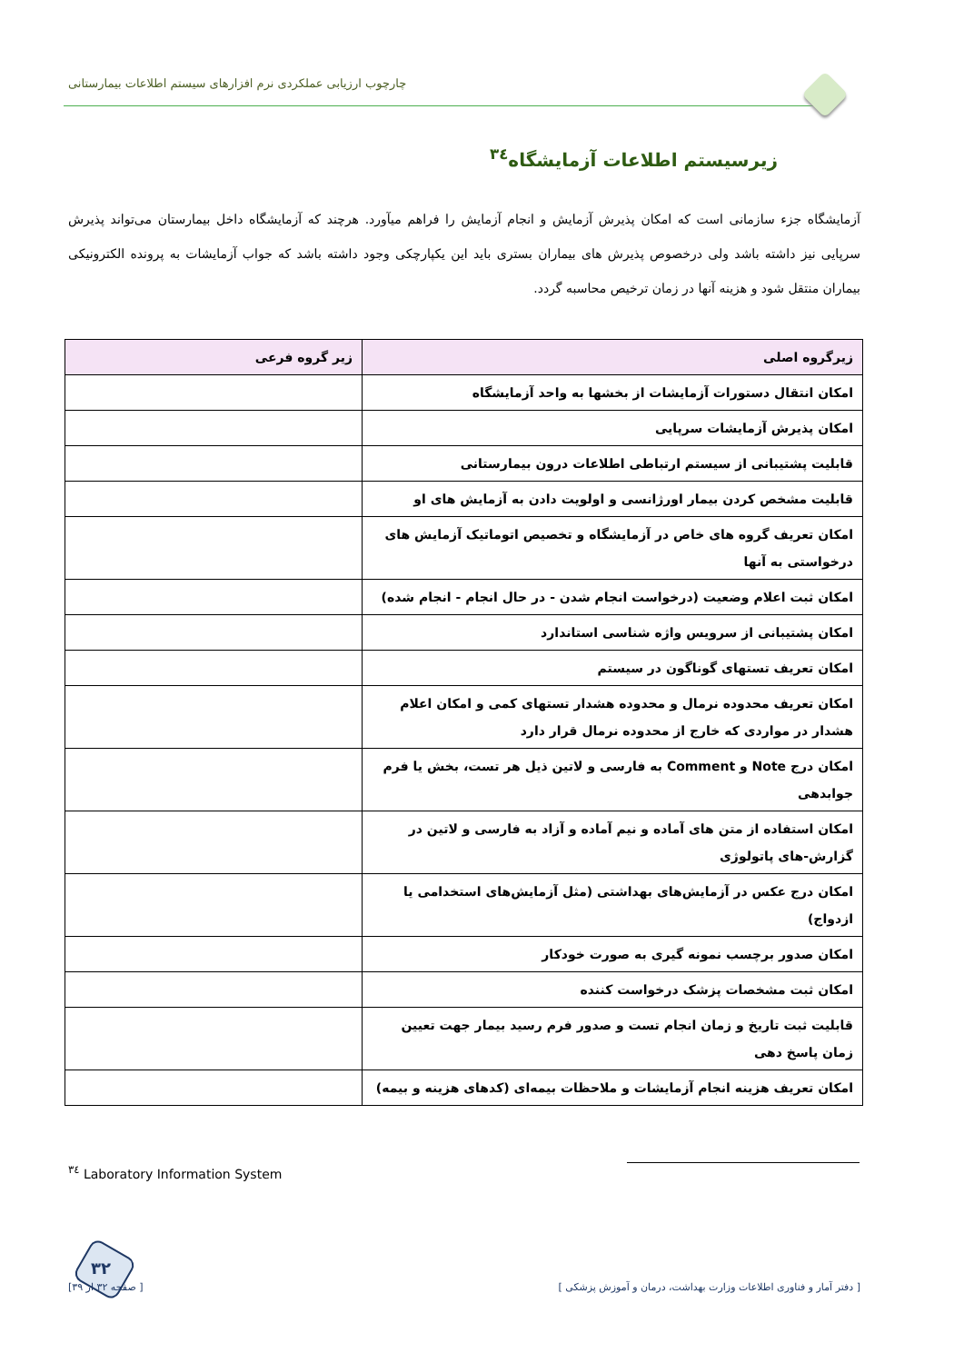چارچوب ارزیابی عملکردی نرم افزارهای سیستم اطلاعات بیمارستانی
زیرسیستم اطلاعات آزمایشگاه<sup>۳٤</sup>
آزمایشگاه جزء سازمانی است که امکان پذیرش آزمایش و انجام آزمایش را فراهم میآورد. هرچند که آزمایشگاه داخل بیمارستان می‌تواند پذیرش سرپایی نیز داشته باشد ولی درخصوص پذیرش های بیماران بستری باید این یکپارچکی وجود داشته باشد که جواب آزمایشات به پرونده الکترونیکی بیماران منتقل شود و هزینه آنها در زمان ترخیص محاسبه گردد.
| زیرگروه اصلی | زیر گروه فرعی |
| --- | --- |
| امکان انتقال دستورات آزمایشات از بخشها به واحد آزمایشگاه | |
| امکان پذیرش آزمایشات سرپایی | |
| قابلیت پشتیبانی از سیستم ارتباطی اطلاعات درون بیمارستانی | |
| قابلیت مشخص کردن بیمار اورژانسی و اولویت دادن به آزمایش های او | |
| امکان تعریف گروه های خاص در آزمایشگاه و تخصیص اتوماتیک آزمایش های درخواستی به آنها | |
| امکان ثبت اعلام وضعیت (درخواست انجام شدن - در حال انجام - انجام شده) | |
| امکان پشتیبانی از سرویس واژه شناسی استاندارد | |
| امکان تعریف تستهای گوناگون در سیستم | |
| امکان تعریف محدوده نرمال و محدوده هشدار تستهای کمی و امکان اعلام هشدار در مواردی که خارج از محدوده نرمال قرار دارد | |
| امکان درج Note و Comment به فارسی و لاتین ذیل هر تست، بخش یا فرم جوابدهی | |
| امکان استفاده از متن های آماده و نیم آماده و آزاد به فارسی و لاتین در گزارش-های پاتولوژی | |
| امکان درج عکس در آزمایش‌های بهداشتی (مثل آزمایش‌های استخدامی یا ازدواج) | |
| امکان صدور برچسب نمونه گیری به صورت خودکار | |
| امکان ثبت مشخصات پزشک درخواست کننده | |
| قابلیت ثبت تاریخ و زمان انجام تست و صدور فرم رسید بیمار جهت تعیین زمان پاسخ دهی | |
| امکان تعریف هزینه انجام آزمایشات و ملاحظات بیمه‌ای (کدهای هزینه و بیمه) | |
<sup>۳٤</sup> Laboratory Information System
۳۲
[ دفتر آمار و فناوری اطلاعات وزارت بهداشت، درمان و آموزش پزشکی ] [ صفحه ۳۲ از ۳۹]